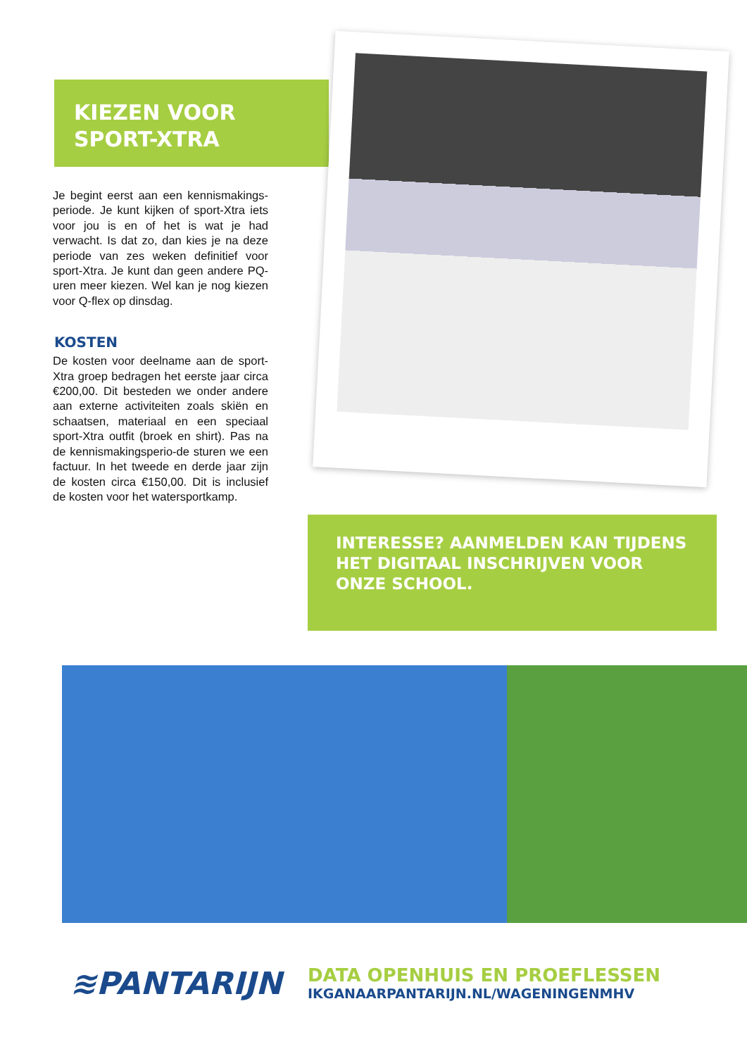KIEZEN VOOR
SPORT-XTRA
Je begint eerst aan een kennismakings-periode. Je kunt kijken of sport-Xtra iets voor jou is en of het is wat je had verwacht. Is dat zo, dan kies je na deze periode van zes weken definitief voor sport-Xtra. Je kunt dan geen andere PQ-uren meer kiezen. Wel kan je nog kiezen voor Q-flex op dinsdag.
KOSTEN
De kosten voor deelname aan de sport-Xtra groep bedragen het eerste jaar circa €200,00. Dit besteden we onder andere aan externe activiteiten zoals skiën en schaatsen, materiaal en een speciaal sport-Xtra outfit (broek en shirt). Pas na de kennismakingsperio-de sturen we een factuur. In het tweede en derde jaar zijn de kosten circa €150,00. Dit is inclusief de kosten voor het watersportkamp.
INTERESSE? AANMELDEN KAN TIJDENS HET DIGITAAL INSCHRIJVEN VOOR ONZE SCHOOL.
≋PANTARIJN
DATA OPENHUIS EN PROEFLESSEN
IKGANAARPANTARIJN.NL/WAGENINGENMHV